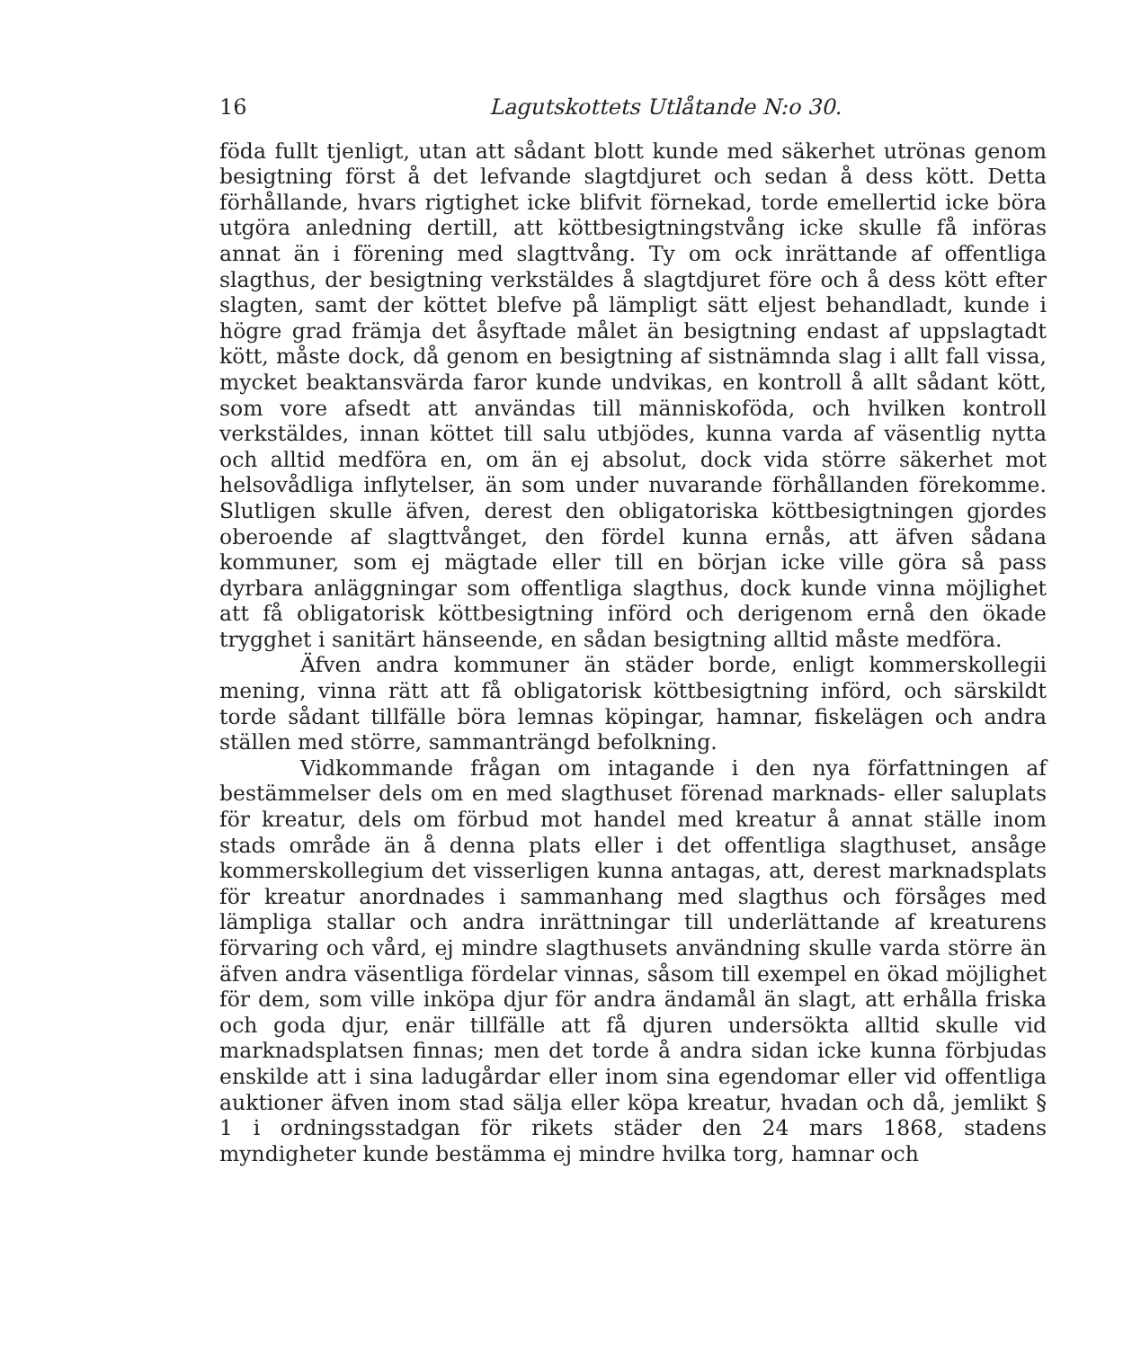16 Lagutskottets Utlåtande N:o 30.
föda fullt tjenligt, utan att sådant blott kunde med säkerhet utrönas genom besigtning först å det lefvande slagtdjuret och sedan å dess kött. Detta förhållande, hvars rigtighet icke blifvit förnekad, torde emellertid icke böra utgöra anledning dertill, att köttbesigtningstvång icke skulle få införas annat än i förening med slagttvång. Ty om ock inrättande af offentliga slagthus, der besigtning verkstäldes å slagtdjuret före och å dess kött efter slagten, samt der köttet blefve på lämpligt sätt eljest behandladt, kunde i högre grad främja det åsyftade målet än besigtning endast af uppslagtadt kött, måste dock, då genom en besigtning af sistnämnda slag i allt fall vissa, mycket beaktansvärda faror kunde undvikas, en kontroll å allt sådant kött, som vore afsedt att användas till människoföda, och hvilken kontroll verkstäldes, innan köttet till salu utbjödes, kunna varda af väsentlig nytta och alltid medföra en, om än ej absolut, dock vida större säkerhet mot helsovådliga inflytelser, än som under nuvarande förhållanden förekomme. Slutligen skulle äfven, derest den obligatoriska köttbesigtningen gjordes oberoende af slagttvånget, den fördel kunna ernås, att äfven sådana kommuner, som ej mägtade eller till en början icke ville göra så pass dyrbara anläggningar som offentliga slagthus, dock kunde vinna möjlighet att få obligatorisk köttbesigtning införd och derigenom ernå den ökade trygghet i sanitärt hänseende, en sådan besigtning alltid måste medföra.
Äfven andra kommuner än städer borde, enligt kommerskollegii mening, vinna rätt att få obligatorisk köttbesigtning införd, och särskildt torde sådant tillfälle böra lemnas köpingar, hamnar, fiskelägen och andra ställen med större, sammanträngd befolkning.
Vidkommande frågan om intagande i den nya författningen af bestämmelser dels om en med slagthuset förenad marknads- eller saluplats för kreatur, dels om förbud mot handel med kreatur å annat ställe inom stads område än å denna plats eller i det offentliga slagthuset, ansåge kommerskollegium det visserligen kunna antagas, att, derest marknadsplats för kreatur anordnades i sammanhang med slagthus och försåges med lämpliga stallar och andra inrättningar till underlättande af kreaturens förvaring och vård, ej mindre slagthusets användning skulle varda större än äfven andra väsentliga fördelar vinnas, såsom till exempel en ökad möjlighet för dem, som ville inköpa djur för andra ändamål än slagt, att erhålla friska och goda djur, enär tillfälle att få djuren undersökta alltid skulle vid marknadsplatsen finnas; men det torde å andra sidan icke kunna förbjudas enskilde att i sina ladugårdar eller inom sina egendomar eller vid offentliga auktioner äfven inom stad sälja eller köpa kreatur, hvadan och då, jemlikt § 1 i ordningsstadgan för rikets städer den 24 mars 1868, stadens myndigheter kunde bestämma ej mindre hvilka torg, hamnar och